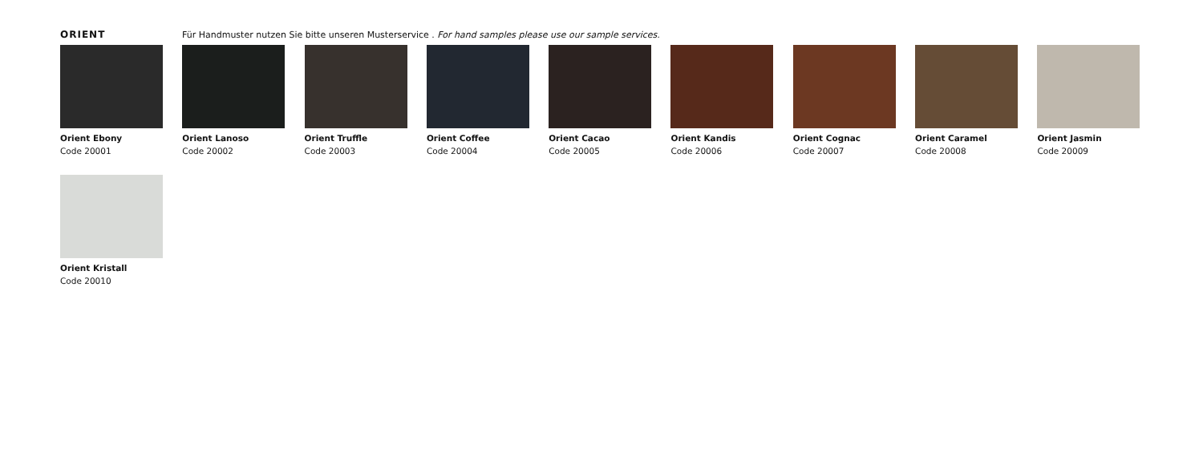ORIENT Für Handmuster nutzen Sie bitte unseren Musterservice . For hand samples please use our sample services.
Orient Ebony
Code 20001
Orient Lanoso
Code 20002
Orient Truffle
Code 20003
Orient Coffee
Code 20004
Orient Cacao
Code 20005
Orient Kandis
Code 20006
Orient Cognac
Code 20007
Orient Caramel
Code 20008
Orient Jasmin
Code 20009
Orient Kristall
Code 20010